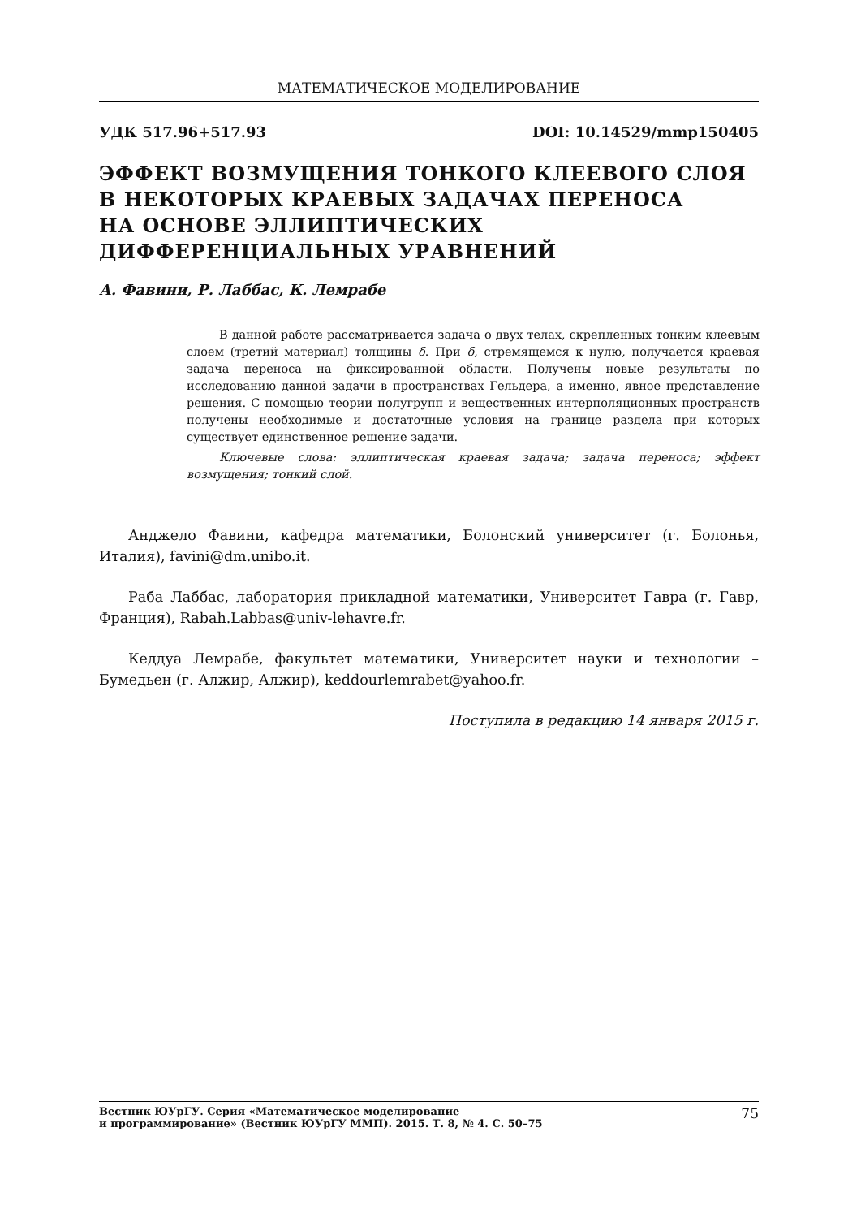МАТЕМАТИЧЕСКОЕ МОДЕЛИРОВАНИЕ
УДК 517.96+517.93 DOI: 10.14529/mmp150405
ЭФФЕКТ ВОЗМУЩЕНИЯ ТОНКОГО КЛЕЕВОГО СЛОЯ
В НЕКОТОРЫХ КРАЕВЫХ ЗАДАЧАХ ПЕРЕНОСА
НА ОСНОВЕ ЭЛЛИПТИЧЕСКИХ
ДИФФЕРЕНЦИАЛЬНЫХ УРАВНЕНИЙ
А. Фавини, Р. Лаббас, К. Лемрабе
В данной работе рассматривается задача о двух телах, скрепленных тонким клеевым слоем (третий материал) толщины δ. При δ, стремящемся к нулю, получается краевая задача переноса на фиксированной области. Получены новые результаты по исследованию данной задачи в пространствах Гельдера, а именно, явное представление решения. С помощью теории полугрупп и вещественных интерполяционных пространств получены необходимые и достаточные условия на границе раздела при которых существует единственное решение задачи.
Ключевые слова: эллиптическая краевая задача; задача переноса; эффект возмущения; тонкий слой.
Анджело Фавини, кафедра математики, Болонский университет (г. Болонья, Италия), favini@dm.unibo.it.
Раба Лаббас, лаборатория прикладной математики, Университет Гавра (г. Гавр, Франция), Rabah.Labbas@univ-lehavre.fr.
Кеддуа Лемрабе, факультет математики, Университет науки и технологии – Бумедьен (г. Алжир, Алжир), keddourlemrabet@yahoo.fr.
Поступила в редакцию 14 января 2015 г.
Вестник ЮУрГУ. Серия «Математическое моделирование
и программирование» (Вестник ЮУрГУ ММП). 2015. Т. 8, № 4. С. 50–75 75